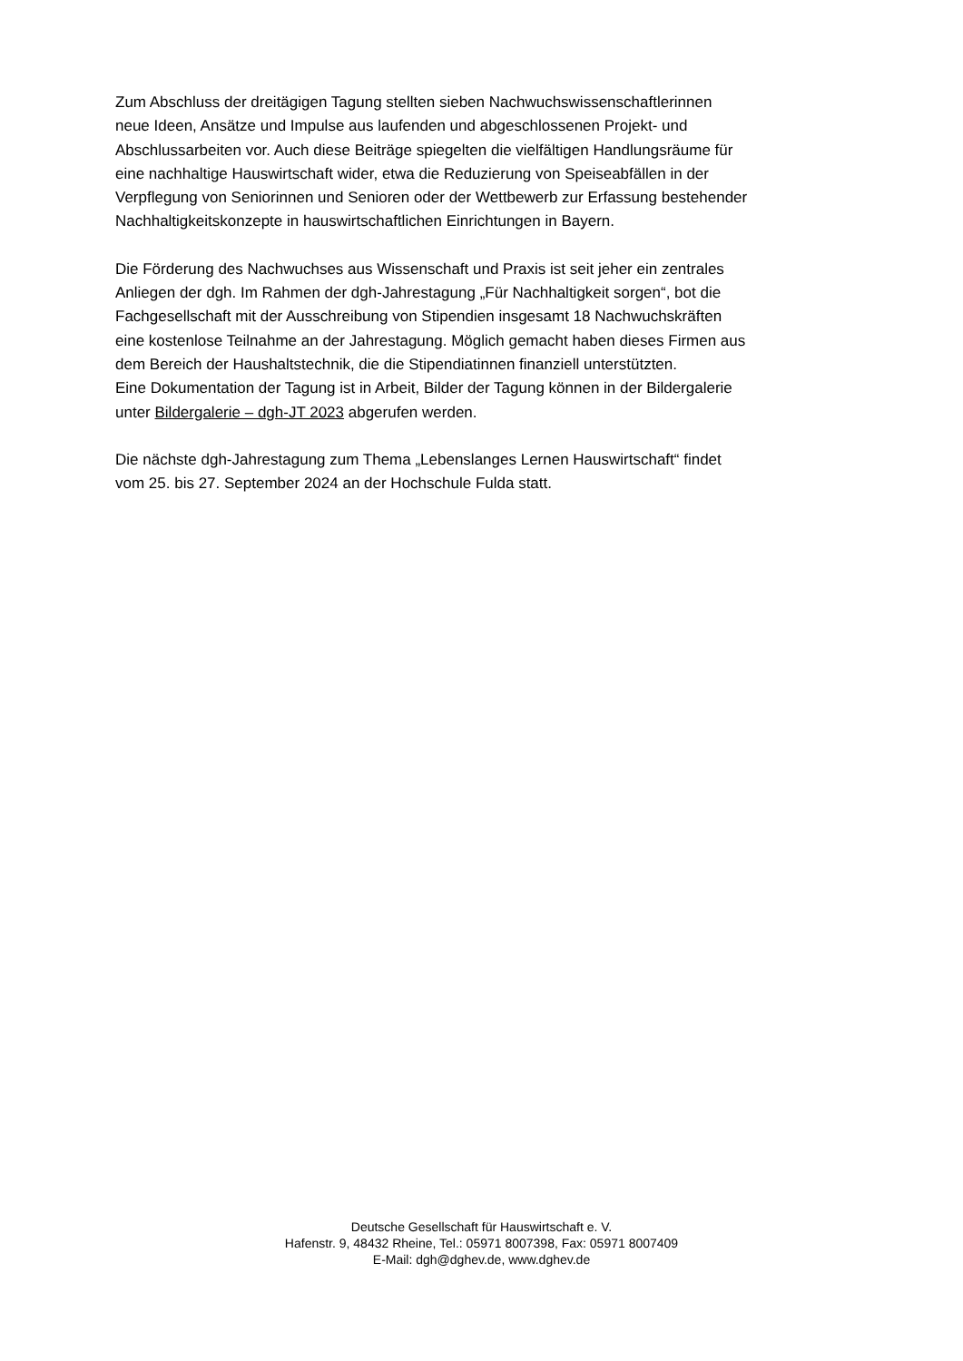Zum Abschluss der dreitägigen Tagung stellten sieben Nachwuchswissenschaftlerinnen
neue Ideen, Ansätze und Impulse aus laufenden und abgeschlossenen Projekt- und
Abschlussarbeiten vor. Auch diese Beiträge spiegelten die vielfältigen Handlungsräume für
eine nachhaltige Hauswirtschaft wider, etwa die Reduzierung von Speiseabfällen in der
Verpflegung von Seniorinnen und Senioren oder der Wettbewerb zur Erfassung bestehender
Nachhaltigkeitskonzepte in hauswirtschaftlichen Einrichtungen in Bayern.
Die Förderung des Nachwuchses aus Wissenschaft und Praxis ist seit jeher ein zentrales
Anliegen der dgh. Im Rahmen der dgh-Jahrestagung „Für Nachhaltigkeit sorgen“, bot die
Fachgesellschaft mit der Ausschreibung von Stipendien insgesamt 18 Nachwuchskräften
eine kostenlose Teilnahme an der Jahrestagung. Möglich gemacht haben dieses Firmen aus
dem Bereich der Haushaltstechnik, die die Stipendiatinnen finanziell unterstützten.
Eine Dokumentation der Tagung ist in Arbeit, Bilder der Tagung können in der Bildergalerie
unter Bildergalerie – dgh-JT 2023 abgerufen werden.
Die nächste dgh-Jahrestagung zum Thema „Lebenslanges Lernen Hauswirtschaft“ findet
vom 25. bis 27. September 2024 an der Hochschule Fulda statt.
Deutsche Gesellschaft für Hauswirtschaft e. V.
Hafenstr. 9, 48432 Rheine, Tel.: 05971 8007398, Fax: 05971 8007409
E-Mail: dgh@dghev.de, www.dghev.de